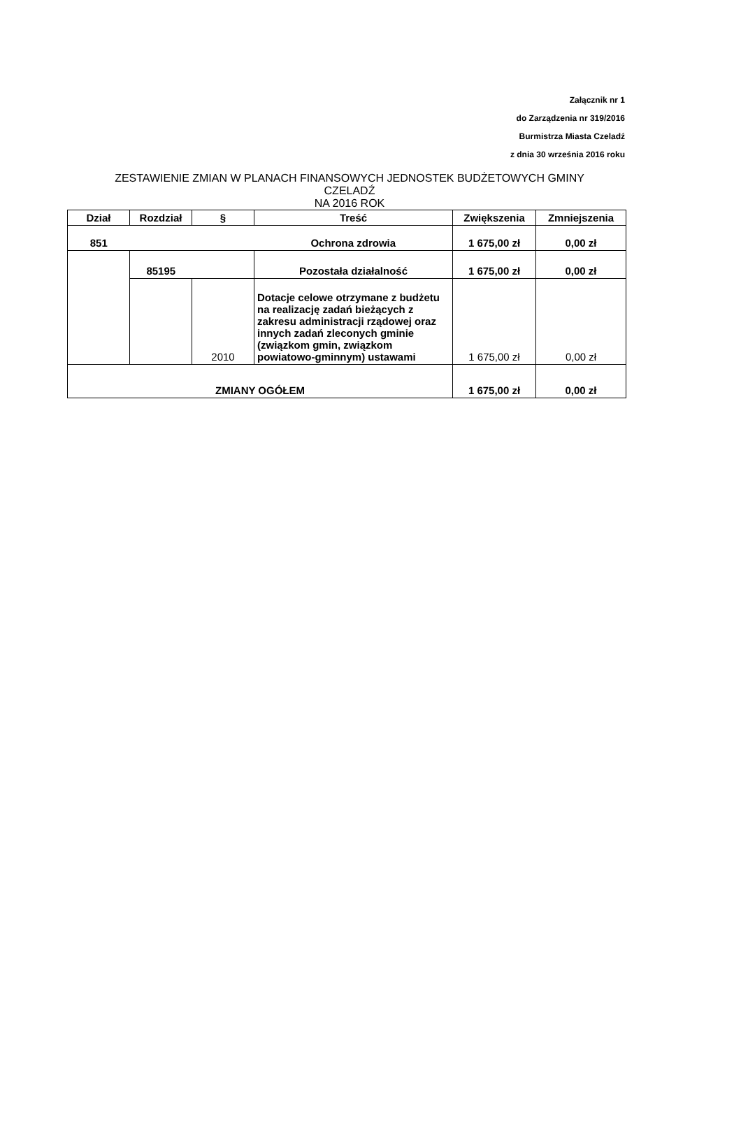Załącznik nr 1
do Zarządzenia nr 319/2016
Burmistrza Miasta Czeladź
z dnia 30 września 2016 roku
ZESTAWIENIE ZMIAN W PLANACH FINANSOWYCH JEDNOSTEK BUDŻETOWYCH GMINY
CZELADŹ
NA 2016 ROK
| Dział | Rozdział | § | Treść | Zwiększenia | Zmniejszenia |
| --- | --- | --- | --- | --- | --- |
| 851 | | | Ochrona zdrowia | 1 675,00 zł | 0,00 zł |
| | 85195 | | Pozostała działalność | 1 675,00 zł | 0,00 zł |
| | | 2010 | Dotacje celowe otrzymane z budżetu na realizację zadań bieżących z zakresu administracji rządowej oraz innych zadań zleconych gminie (związkom gmin, związkom powiatowo-gminnym) ustawami | 1 675,00 zł | 0,00 zł |
| ZMIANY OGÓŁEM | | | | 1 675,00 zł | 0,00 zł |